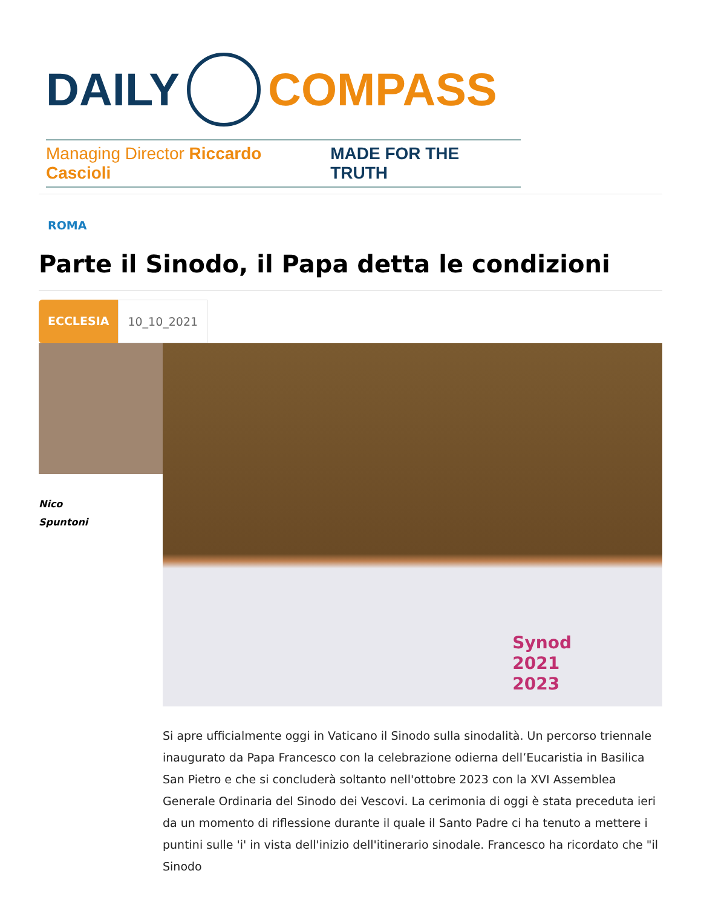DAILY COMPASS
Managing Director Riccardo Cascioli MADE FOR THE TRUTH
ROMA
Parte il Sinodo, il Papa detta le condizioni
ECCLESIA 10_10_2021
Nico
Spuntoni
Synod
2021
2023
Si apre ufficialmente oggi in Vaticano il Sinodo sulla sinodalità. Un percorso triennale inaugurato da Papa Francesco con la celebrazione odierna dell’Eucaristia in Basilica San Pietro e che si concluderà soltanto nell'ottobre 2023 con la XVI Assemblea Generale Ordinaria del Sinodo dei Vescovi. La cerimonia di oggi è stata preceduta ieri da un momento di riflessione durante il quale il Santo Padre ci ha tenuto a mettere i puntini sulle 'i' in vista dell'inizio dell'itinerario sinodale. Francesco ha ricordato che "il Sinodo